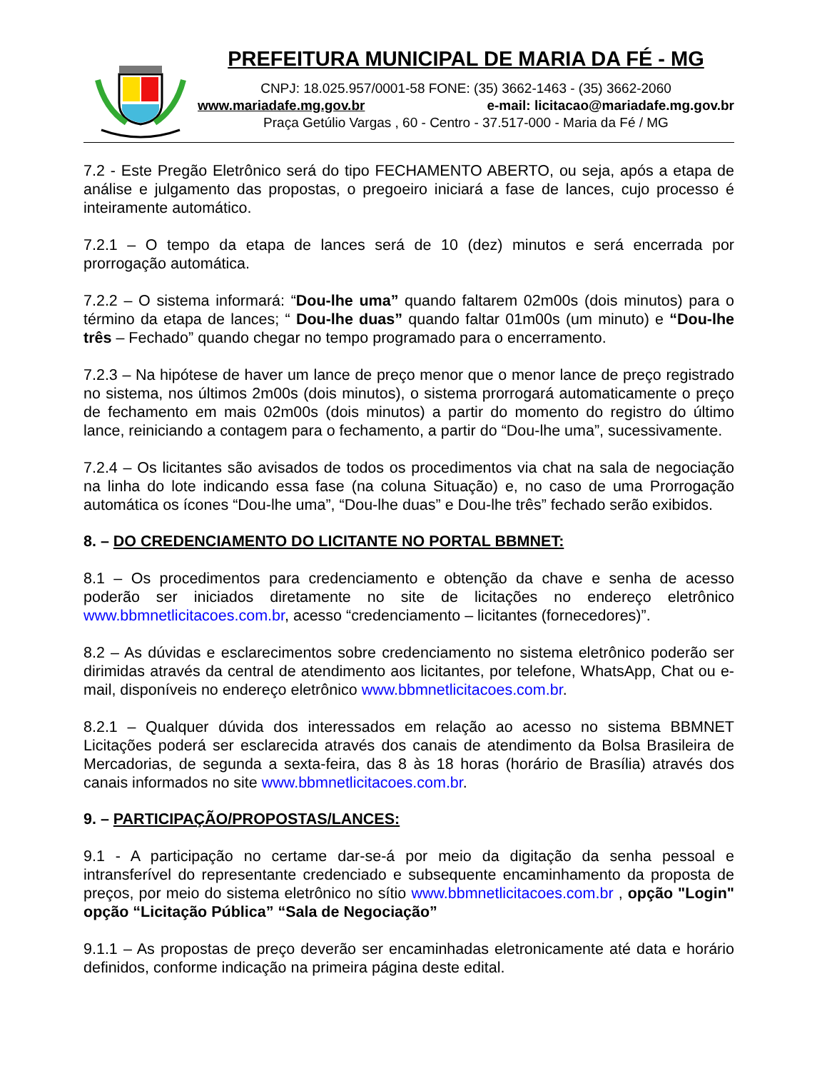PREFEITURA MUNICIPAL DE MARIA DA FÉ - MG
CNPJ: 18.025.957/0001-58 FONE: (35) 3662-1463 - (35) 3662-2060
www.mariadafe.mg.gov.br e-mail: licitacao@mariadafe.mg.gov.br
Praça Getúlio Vargas , 60 - Centro - 37.517-000 - Maria da Fé / MG
7.2 - Este Pregão Eletrônico será do tipo FECHAMENTO ABERTO, ou seja, após a etapa de análise e julgamento das propostas, o pregoeiro iniciará a fase de lances, cujo processo é inteiramente automático.
7.2.1 – O tempo da etapa de lances será de 10 (dez) minutos e será encerrada por prorrogação automática.
7.2.2 – O sistema informará: “Dou-lhe uma” quando faltarem 02m00s (dois minutos) para o término da etapa de lances; “ Dou-lhe duas” quando faltar 01m00s (um minuto) e “Dou-lhe três – Fechado” quando chegar no tempo programado para o encerramento.
7.2.3 – Na hipótese de haver um lance de preço menor que o menor lance de preço registrado no sistema, nos últimos 2m00s (dois minutos), o sistema prorrogará automaticamente o preço de fechamento em mais 02m00s (dois minutos) a partir do momento do registro do último lance, reiniciando a contagem para o fechamento, a partir do “Dou-lhe uma”, sucessivamente.
7.2.4 – Os licitantes são avisados de todos os procedimentos via chat na sala de negociação na linha do lote indicando essa fase (na coluna Situação) e, no caso de uma Prorrogação automática os ícones “Dou-lhe uma”, “Dou-lhe duas” e Dou-lhe três” fechado serão exibidos.
8. – DO CREDENCIAMENTO DO LICITANTE NO PORTAL BBMNET:
8.1 – Os procedimentos para credenciamento e obtenção da chave e senha de acesso poderão ser iniciados diretamente no site de licitações no endereço eletrônico www.bbmnetlicitacoes.com.br, acesso “credenciamento – licitantes (fornecedores)”.
8.2 – As dúvidas e esclarecimentos sobre credenciamento no sistema eletrônico poderão ser dirimidas através da central de atendimento aos licitantes, por telefone, WhatsApp, Chat ou e-mail, disponíveis no endereço eletrônico www.bbmnetlicitacoes.com.br.
8.2.1 – Qualquer dúvida dos interessados em relação ao acesso no sistema BBMNET Licitações poderá ser esclarecida através dos canais de atendimento da Bolsa Brasileira de Mercadorias, de segunda a sexta-feira, das 8 às 18 horas (horário de Brasília) através dos canais informados no site www.bbmnetlicitacoes.com.br.
9. – PARTICIPAÇÃO/PROPOSTAS/LANCES:
9.1 - A participação no certame dar-se-á por meio da digitação da senha pessoal e intransferível do representante credenciado e subsequente encaminhamento da proposta de preços, por meio do sistema eletrônico no sítio www.bbmnetlicitacoes.com.br , opção "Login" opção “Licitação Pública” “Sala de Negociação”
9.1.1 – As propostas de preço deverão ser encaminhadas eletronicamente até data e horário definidos, conforme indicação na primeira página deste edital.